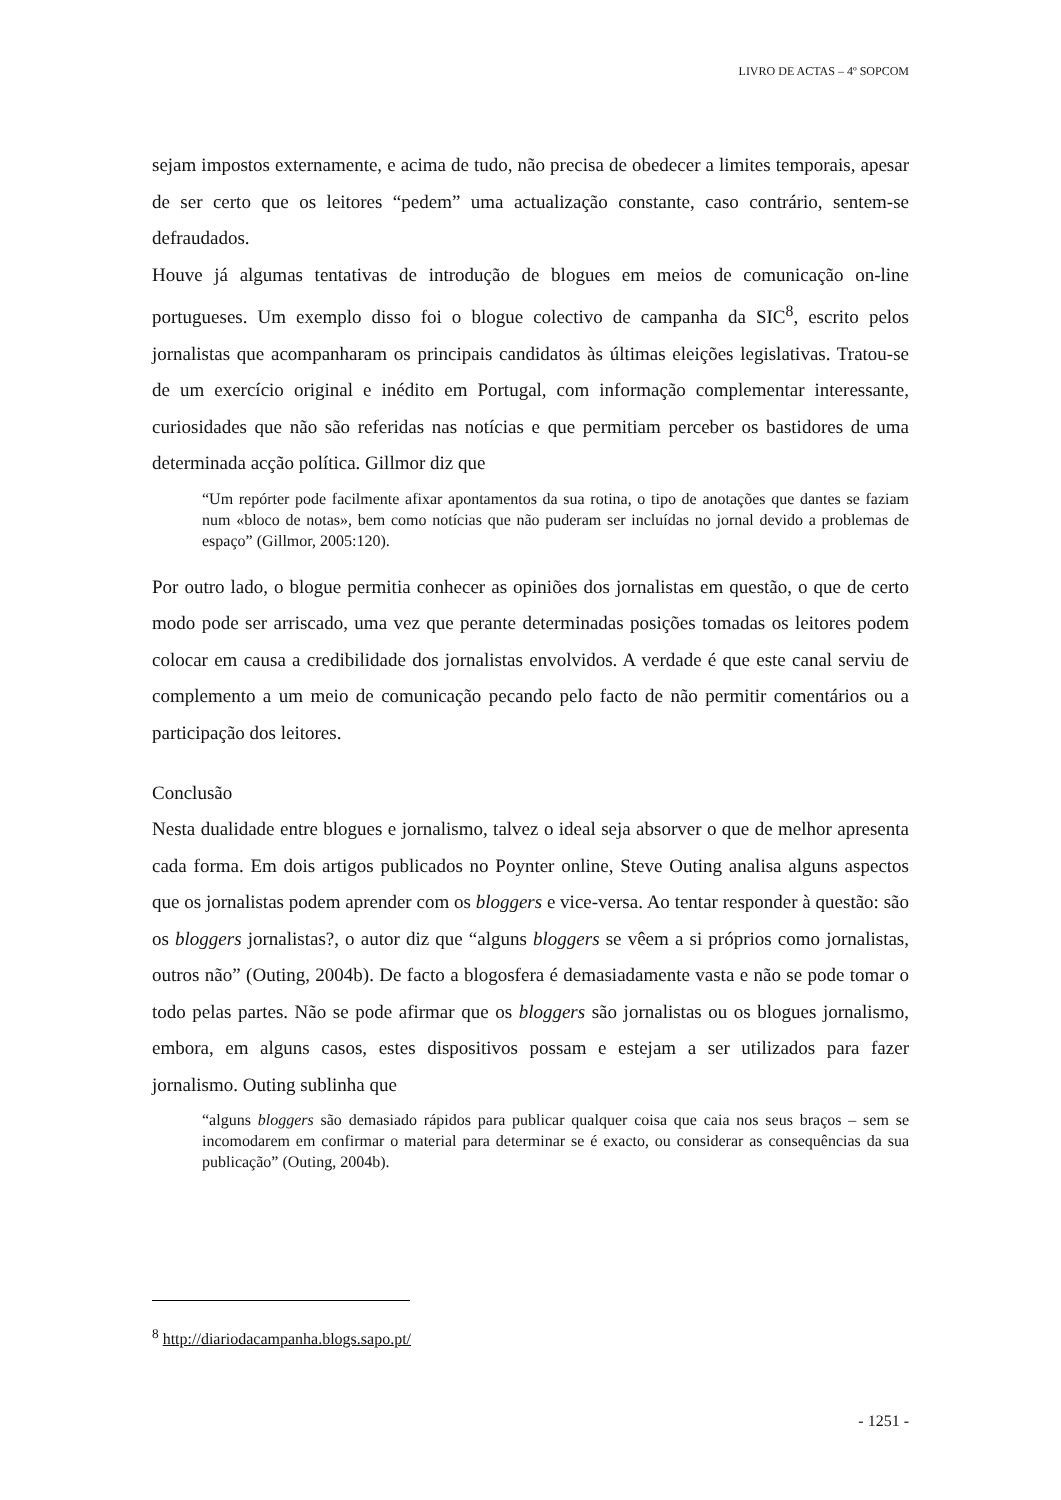LIVRO DE ACTAS – 4º SOPCOM
sejam impostos externamente, e acima de tudo, não precisa de obedecer a limites temporais, apesar de ser certo que os leitores “pedem” uma actualização constante, caso contrário, sentem-se defraudados.
Houve já algumas tentativas de introdução de blogues em meios de comunicação on-line portugueses. Um exemplo disso foi o blogue colectivo de campanha da SIC<sup>8</sup>, escrito pelos jornalistas que acompanharam os principais candidatos às últimas eleições legislativas. Tratou-se de um exercício original e inédito em Portugal, com informação complementar interessante, curiosidades que não são referidas nas notícias e que permitiam perceber os bastidores de uma determinada acção política. Gillmor diz que
“Um repórter pode facilmente afixar apontamentos da sua rotina, o tipo de anotações que dantes se faziam num «bloco de notas», bem como notícias que não puderam ser incluídas no jornal devido a problemas de espaço” (Gillmor, 2005:120).
Por outro lado, o blogue permitia conhecer as opiniões dos jornalistas em questão, o que de certo modo pode ser arriscado, uma vez que perante determinadas posições tomadas os leitores podem colocar em causa a credibilidade dos jornalistas envolvidos. A verdade é que este canal serviu de complemento a um meio de comunicação pecando pelo facto de não permitir comentários ou a participação dos leitores.
Conclusão
Nesta dualidade entre blogues e jornalismo, talvez o ideal seja absorver o que de melhor apresenta cada forma. Em dois artigos publicados no Poynter online, Steve Outing analisa alguns aspectos que os jornalistas podem aprender com os bloggers e vice-versa. Ao tentar responder à questão: são os bloggers jornalistas?, o autor diz que “alguns bloggers se vêem a si próprios como jornalistas, outros não” (Outing, 2004b). De facto a blogosfera é demasiadamente vasta e não se pode tomar o todo pelas partes. Não se pode afirmar que os bloggers são jornalistas ou os blogues jornalismo, embora, em alguns casos, estes dispositivos possam e estejam a ser utilizados para fazer jornalismo. Outing sublinha que
“alguns bloggers são demasiado rápidos para publicar qualquer coisa que caia nos seus braços – sem se incomodarem em confirmar o material para determinar se é exacto, ou considerar as consequências da sua publicação” (Outing, 2004b).
<sup>8</sup> http://diariodacampanha.blogs.sapo.pt/
- 1251 -